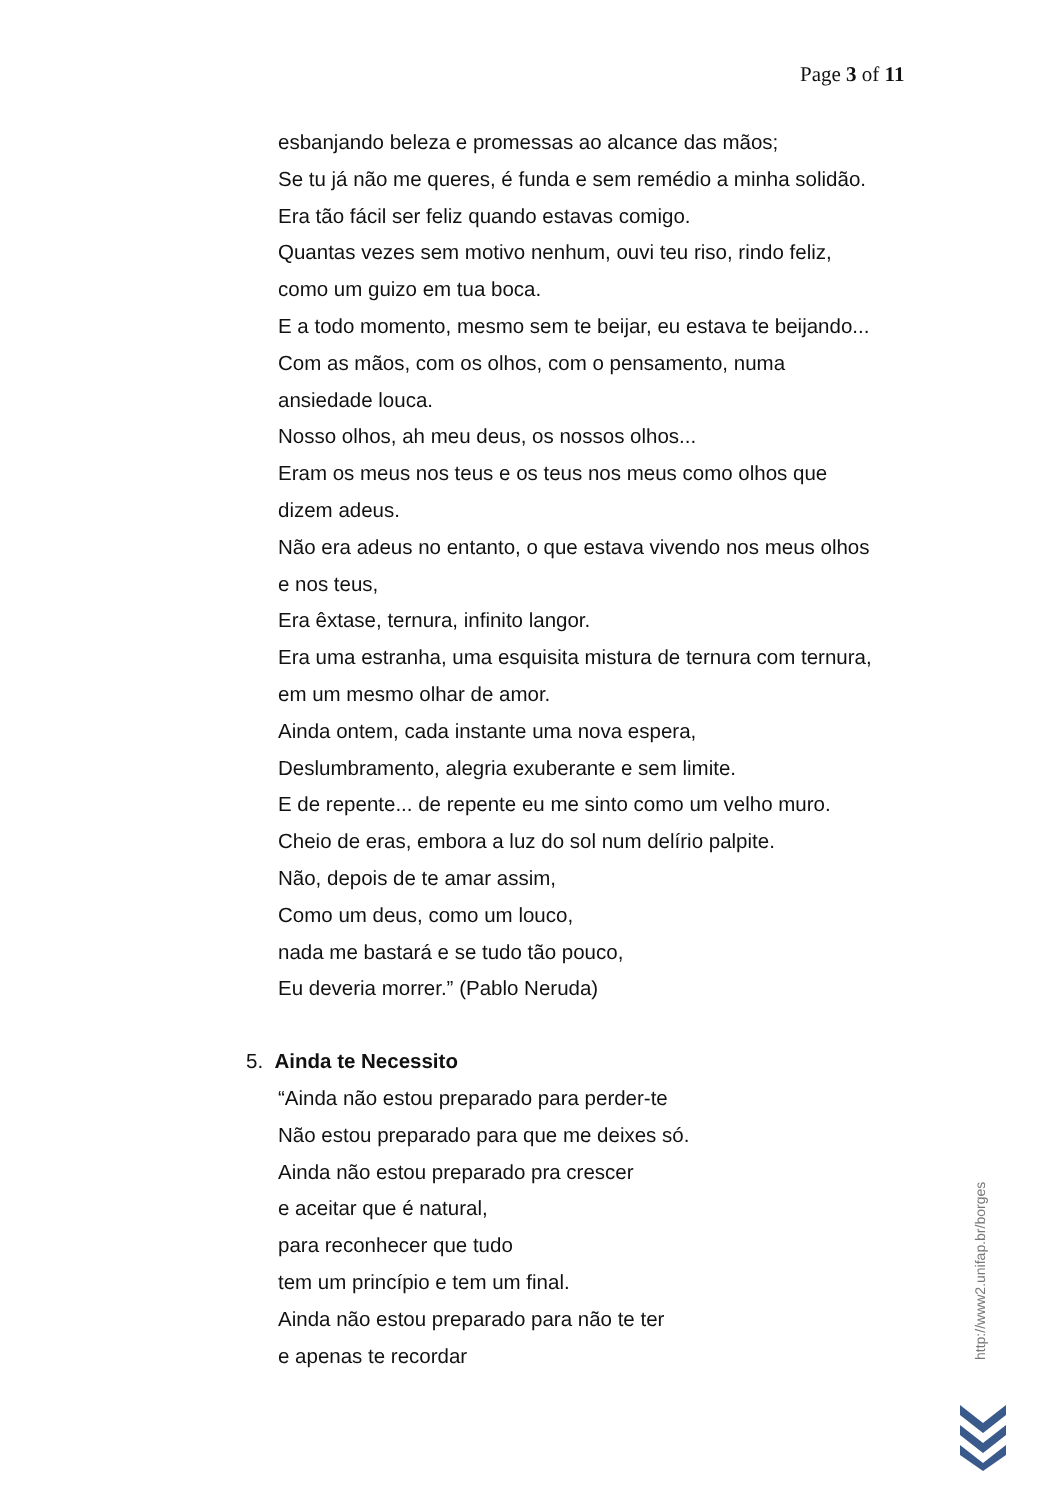Page 3 of 11
esbanjando beleza e promessas ao alcance das mãos;
Se tu já não me queres, é funda e sem remédio a minha solidão.
Era tão fácil ser feliz quando estavas comigo.
Quantas vezes sem motivo nenhum, ouvi teu riso, rindo feliz,
como um guizo em tua boca.
E a todo momento, mesmo sem te beijar, eu estava te beijando...
Com as mãos, com os olhos, com o pensamento, numa
ansiedade louca.
Nosso olhos, ah meu deus, os nossos olhos...
Eram os meus nos teus e os teus nos meus como olhos que
dizem adeus.
Não era adeus no entanto, o que estava vivendo nos meus olhos
e nos teus,
Era êxtase, ternura, infinito langor.
Era uma estranha, uma esquisita mistura de ternura com ternura,
em um mesmo olhar de amor.
Ainda ontem, cada instante uma nova espera,
Deslumbramento, alegria exuberante e sem limite.
E de repente... de repente eu me sinto como um velho muro.
Cheio de eras, embora a luz do sol num delírio palpite.
Não, depois de te amar assim,
Como um deus, como um louco,
nada me bastará e se tudo tão pouco,
Eu deveria morrer.” (Pablo Neruda)
5. Ainda te Necessito
“Ainda não estou preparado para perder-te
Não estou preparado para que me deixes só.
Ainda não estou preparado pra crescer
e aceitar que é natural,
para reconhecer que tudo
tem um princípio e tem um final.
Ainda não estou preparado para não te ter
e apenas te recordar
http://www2.unifap.br/borges